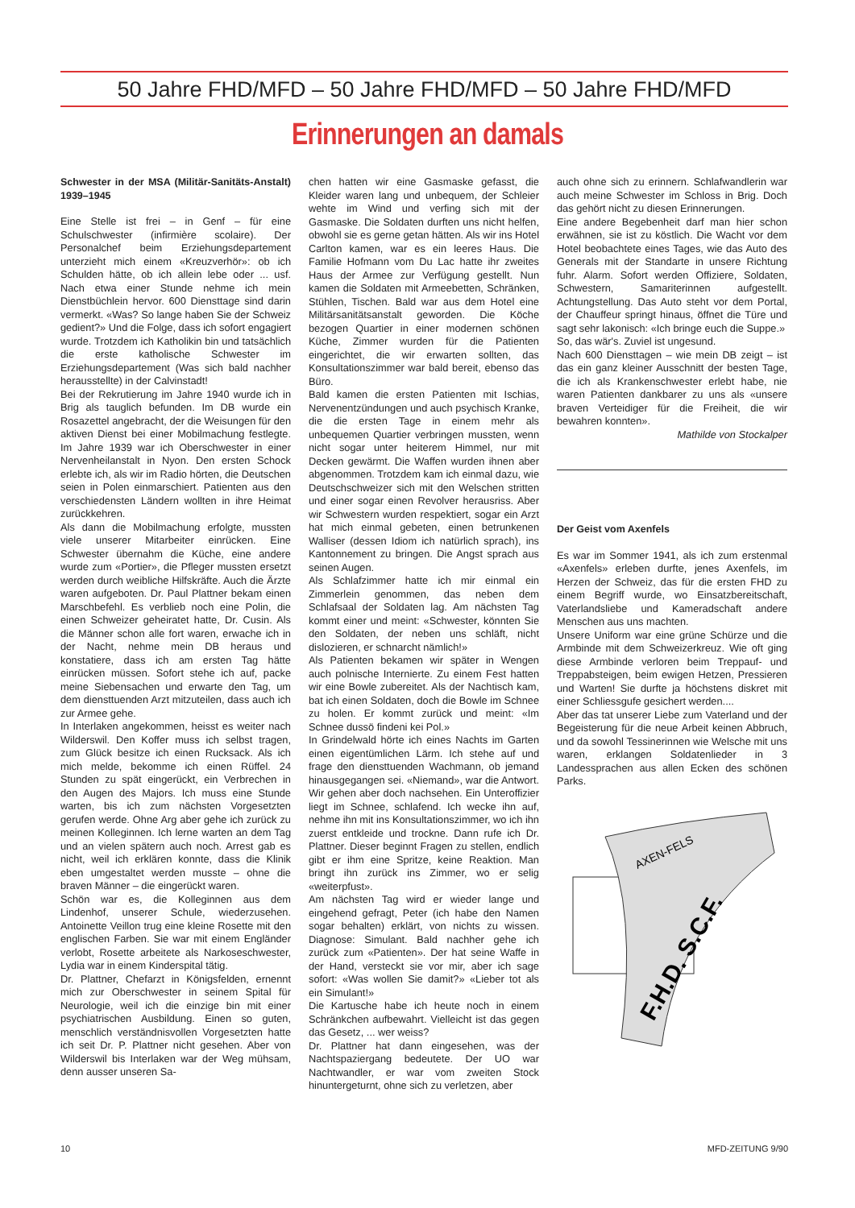50 Jahre FHD/MFD – 50 Jahre FHD/MFD – 50 Jahre FHD/MFD
Erinnerungen an damals
Schwester in der MSA (Militär-Sanitäts-Anstalt) 1939–1945
Eine Stelle ist frei – in Genf – für eine Schulschwester (infirmière scolaire). Der Personalchef beim Erziehungsdepartement unterzieht mich einem «Kreuzverhör»: ob ich Schulden hätte, ob ich allein lebe oder ... usf. Nach etwa einer Stunde nehme ich mein Dienstbüchlein hervor. 600 Diensttage sind darin vermerkt. «Was? So lange haben Sie der Schweiz gedient?» Und die Folge, dass ich sofort engagiert wurde. Trotzdem ich Katholikin bin und tatsächlich die erste katholische Schwester im Erziehungsdepartement (Was sich bald nachher herausstellte) in der Calvinstadt!
Bei der Rekrutierung im Jahre 1940 wurde ich in Brig als tauglich befunden. Im DB wurde ein Rosazettel angebracht, der die Weisungen für den aktiven Dienst bei einer Mobilmachung festlegte. Im Jahre 1939 war ich Oberschwester in einer Nervenheilanstalt in Nyon. Den ersten Schock erlebte ich, als wir im Radio hörten, die Deutschen seien in Polen einmarschiert. Patienten aus den verschiedensten Ländern wollten in ihre Heimat zurückkehren.
Als dann die Mobilmachung erfolgte, mussten viele unserer Mitarbeiter einrücken. Eine Schwester übernahm die Küche, eine andere wurde zum «Portier», die Pfleger mussten ersetzt werden durch weibliche Hilfskräfte. Auch die Ärzte waren aufgeboten. Dr. Paul Plattner bekam einen Marschbefehl. Es verblieb noch eine Polin, die einen Schweizer geheiratet hatte, Dr. Cusin. Als die Männer schon alle fort waren, erwache ich in der Nacht, nehme mein DB heraus und konstatiere, dass ich am ersten Tag hätte einrücken müssen. Sofort stehe ich auf, packe meine Siebensachen und erwarte den Tag, um dem diensttuenden Arzt mitzuteilen, dass auch ich zur Armee gehe.
In Interlaken angekommen, heisst es weiter nach Wilderswil. Den Koffer muss ich selbst tragen, zum Glück besitze ich einen Rucksack. Als ich mich melde, bekomme ich einen Rüffel. 24 Stunden zu spät eingerückt, ein Verbrechen in den Augen des Majors. Ich muss eine Stunde warten, bis ich zum nächsten Vorgesetzten gerufen werde. Ohne Arg aber gehe ich zurück zu meinen Kolleginnen. Ich lerne warten an dem Tag und an vielen spätern auch noch. Arrest gab es nicht, weil ich erklären konnte, dass die Klinik eben umgestaltet werden musste – ohne die braven Männer – die eingerückt waren.
Schön war es, die Kolleginnen aus dem Lindenhof, unserer Schule, wiederzusehen. Antoinette Veillon trug eine kleine Rosette mit den englischen Farben. Sie war mit einem Engländer verlobt, Rosette arbeitete als Narkoseschwester, Lydia war in einem Kinderspital tätig.
Dr. Plattner, Chefarzt in Königsfelden, ernennt mich zur Oberschwester in seinem Spital für Neurologie, weil ich die einzige bin mit einer psychiatrischen Ausbildung. Einen so guten, menschlich verständnisvollen Vorgesetzten hatte ich seit Dr. P. Plattner nicht gesehen. Aber von Wilderswil bis Interlaken war der Weg mühsam, denn ausser unseren Sa-
chen hatten wir eine Gasmaske gefasst, die Kleider waren lang und unbequem, der Schleier wehte im Wind und verfing sich mit der Gasmaske. Die Soldaten durften uns nicht helfen, obwohl sie es gerne getan hätten. Als wir ins Hotel Carlton kamen, war es ein leeres Haus. Die Familie Hofmann vom Du Lac hatte ihr zweites Haus der Armee zur Verfügung gestellt. Nun kamen die Soldaten mit Armeebetten, Schränken, Stühlen, Tischen. Bald war aus dem Hotel eine Militärsanitätsanstalt geworden. Die Köche bezogen Quartier in einer modernen schönen Küche, Zimmer wurden für die Patienten eingerichtet, die wir erwarten sollten, das Konsultationszimmer war bald bereit, ebenso das Büro.
Bald kamen die ersten Patienten mit Ischias, Nervenentzündungen und auch psychisch Kranke, die die ersten Tage in einem mehr als unbequemen Quartier verbringen mussten, wenn nicht sogar unter heiterem Himmel, nur mit Decken gewärmt. Die Waffen wurden ihnen aber abgenommen. Trotzdem kam ich einmal dazu, wie Deutschschweizer sich mit den Welschen stritten und einer sogar einen Revolver herausriss. Aber wir Schwestern wurden respektiert, sogar ein Arzt hat mich einmal gebeten, einen betrunkenen Walliser (dessen Idiom ich natürlich sprach), ins Kantonnement zu bringen. Die Angst sprach aus seinen Augen.
Als Schlafzimmer hatte ich mir einmal ein Zimmerlein genommen, das neben dem Schlafsaal der Soldaten lag. Am nächsten Tag kommt einer und meint: «Schwester, könnten Sie den Soldaten, der neben uns schläft, nicht dislozieren, er schnarcht nämlich!»
Als Patienten bekamen wir später in Wengen auch polnische Internierte. Zu einem Fest hatten wir eine Bowle zubereitet. Als der Nachtisch kam, bat ich einen Soldaten, doch die Bowle im Schnee zu holen. Er kommt zurück und meint: «Im Schnee dussö findeni kei Pol.»
In Grindelwald hörte ich eines Nachts im Garten einen eigentümlichen Lärm. Ich stehe auf und frage den diensttuenden Wachmann, ob jemand hinausgegangen sei. «Niemand», war die Antwort. Wir gehen aber doch nachsehen. Ein Unteroffizier liegt im Schnee, schlafend. Ich wecke ihn auf, nehme ihn mit ins Konsultationszimmer, wo ich ihn zuerst entkleide und trockne. Dann rufe ich Dr. Plattner. Dieser beginnt Fragen zu stellen, endlich gibt er ihm eine Spritze, keine Reaktion. Man bringt ihn zurück ins Zimmer, wo er selig «weiterpfust».
Am nächsten Tag wird er wieder lange und eingehend gefragt, Peter (ich habe den Namen sogar behalten) erklärt, von nichts zu wissen. Diagnose: Simulant. Bald nachher gehe ich zurück zum «Patienten». Der hat seine Waffe in der Hand, versteckt sie vor mir, aber ich sage sofort: «Was wollen Sie damit?» «Lieber tot als ein Simulant!»
Die Kartusche habe ich heute noch in einem Schränkchen aufbewahrt. Vielleicht ist das gegen das Gesetz, ... wer weiss?
Dr. Plattner hat dann eingesehen, was der Nachtspaziergang bedeutete. Der UO war Nachtwandler, er war vom zweiten Stock hinuntergeturnt, ohne sich zu verletzen, aber
auch ohne sich zu erinnern. Schlafwandlerin war auch meine Schwester im Schloss in Brig. Doch das gehört nicht zu diesen Erinnerungen.
Eine andere Begebenheit darf man hier schon erwähnen, sie ist zu köstlich. Die Wacht vor dem Hotel beobachtete eines Tages, wie das Auto des Generals mit der Standarte in unsere Richtung fuhr. Alarm. Sofort werden Offiziere, Soldaten, Schwestern, Samariterinnen aufgestellt. Achtungstellung. Das Auto steht vor dem Portal, der Chauffeur springt hinaus, öffnet die Türe und sagt sehr lakonisch: «Ich bringe euch die Suppe.»
So, das wär's. Zuviel ist ungesund.
Nach 600 Diensttagen – wie mein DB zeigt – ist das ein ganz kleiner Ausschnitt der besten Tage, die ich als Krankenschwester erlebt habe, nie waren Patienten dankbarer zu uns als «unsere braven Verteidiger für die Freiheit, die wir bewahren konnten».
Mathilde von Stockalper
Der Geist vom Axenfels
Es war im Sommer 1941, als ich zum erstenmal «Axenfels» erleben durfte, jenes Axenfels, im Herzen der Schweiz, das für die ersten FHD zu einem Begriff wurde, wo Einsatzbereitschaft, Vaterlandsliebe und Kameradschaft andere Menschen aus uns machten.
Unsere Uniform war eine grüne Schürze und die Armbinde mit dem Schweizerkreuz. Wie oft ging diese Armbinde verloren beim Treppauf- und Treppabsteigen, beim ewigen Hetzen, Pressieren und Warten! Sie durfte ja höchstens diskret mit einer Schliessgufe gesichert werden....
Aber das tat unserer Liebe zum Vaterland und der Begeisterung für die neue Arbeit keinen Abbruch, und da sowohl Tessinerinnen wie Welsche mit uns waren, erklangen Soldatenlieder in 3 Landessprachen aus allen Ecken des schönen Parks.
AXEN-FELS
F.H.D. S.C.F.
10 MFD-ZEITUNG 9/90